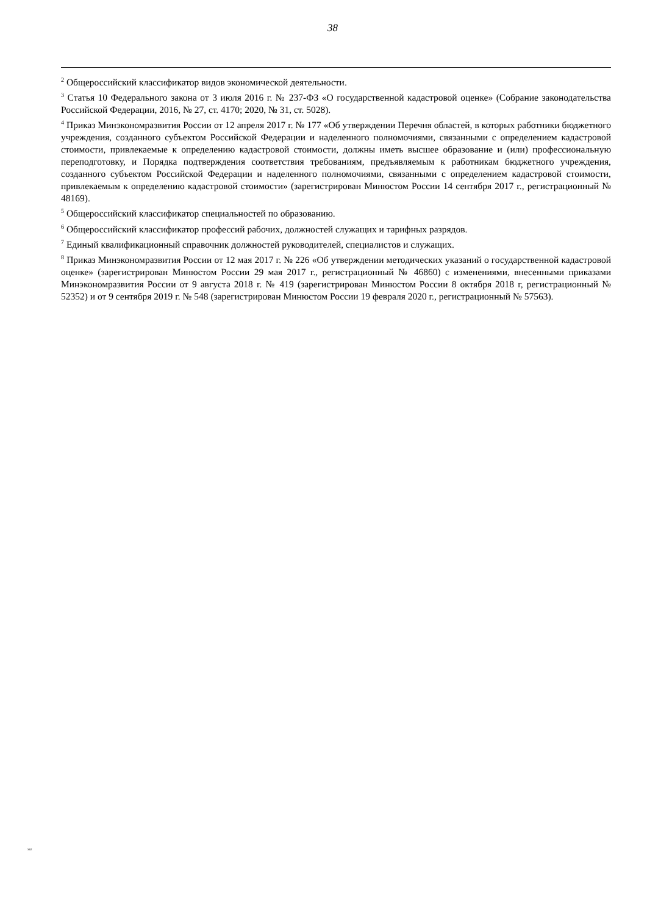38
<sup>2</sup> Общероссийский классификатор видов экономической деятельности.
<sup>3</sup> Статья 10 Федерального закона от 3 июля 2016 г. № 237-ФЗ «О государственной кадастровой оценке» (Собрание законодательства Российской Федерации, 2016, № 27, ст. 4170; 2020, № 31, ст. 5028).
<sup>4</sup> Приказ Минэкономразвития России от 12 апреля 2017 г. № 177 «Об утверждении Перечня областей, в которых работники бюджетного учреждения, созданного субъектом Российской Федерации и наделенного полномочиями, связанными с определением кадастровой стоимости, привлекаемые к определению кадастровой стоимости, должны иметь высшее образование и (или) профессиональную переподготовку, и Порядка подтверждения соответствия требованиям, предъявляемым к работникам бюджетного учреждения, созданного субъектом Российской Федерации и наделенного полномочиями, связанными с определением кадастровой стоимости, привлекаемым к определению кадастровой стоимости» (зарегистрирован Минюстом России 14 сентября 2017 г., регистрационный № 48169).
<sup>5</sup> Общероссийский классификатор специальностей по образованию.
<sup>6</sup> Общероссийский классификатор профессий рабочих, должностей служащих и тарифных разрядов.
<sup>7</sup> Единый квалификационный справочник должностей руководителей, специалистов и служащих.
<sup>8</sup> Приказ Минэкономразвития России от 12 мая 2017 г. № 226 «Об утверждении методических указаний о государственной кадастровой оценке» (зарегистрирован Минюстом России 29 мая 2017 г., регистрационный № 46860) с изменениями, внесенными приказами Минэкономразвития России от 9 августа 2018 г. № 419 (зарегистрирован Минюстом России 8 октября 2018 г, регистрационный № 52352) и от 9 сентября 2019 г. № 548 (зарегистрирован Минюстом России 19 февраля 2020 г., регистрационный № 57563).
562